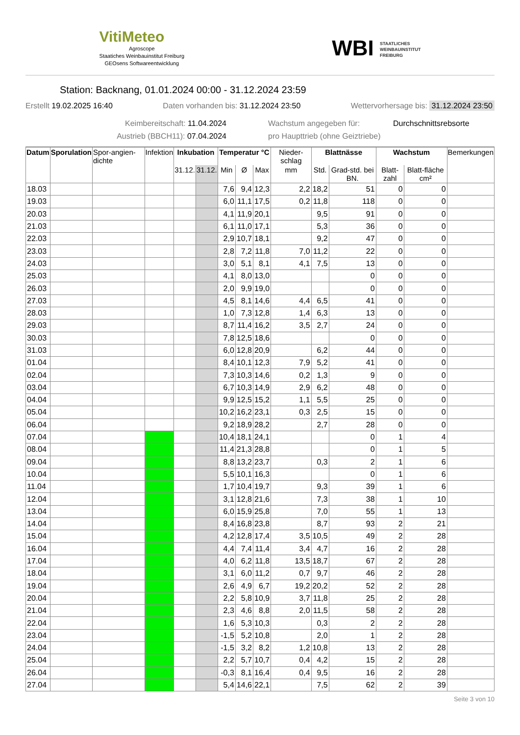VitiMeteo
Agroscope
Staatiches Weinbauinstitut Freiburg
GEOsens Softwareentwicklung
WBI STAATLICHES
WEINBAUINSTITUT
FREIBURG
Station: Backnang, 01.01.2024 00:00 - 31.12.2024 23:59
Erstellt 19.02.2025 16:40 Daten vorhanden bis: 31.12.2024 23:50 Wettervorhersage bis: 31.12.2024 23:50
Keimbereitschaft: 11.04.2024 Wachstum angegeben für: Durchschnittsrebsorte
Austrieb (BBCH11): 07.04.2024 pro Haupttrieb (ohne Geiztriebe)
| Datum | Sporulation | Spor-angien-dichte | Infektion | Inkubation | | Temperatur °C | | | Nieder-schlag | Blattnässe | | Wachstum | | Bemerkungen |
| --- | --- | --- | --- | --- | --- | --- | --- | --- | --- | --- | --- | --- | --- | --- |
| | | | | 31.12. | 31.12. | Min | Ø | Max | mm | Std. | Grad-std. bei BN. | Blatt-zahl | Blatt-fläche cm² | |
| 18.03 | | | | | | 7,6 | 9,4 | 12,3 | 2,2 | 18,2 | 51 | 0 | 0 | |
| 19.03 | | | | | | 6,0 | 11,1 | 17,5 | 0,2 | 11,8 | 118 | 0 | 0 | |
| 20.03 | | | | | | 4,1 | 11,9 | 20,1 | | 9,5 | 91 | 0 | 0 | |
| 21.03 | | | | | | 6,1 | 11,0 | 17,1 | | 5,3 | 36 | 0 | 0 | |
| 22.03 | | | | | | 2,9 | 10,7 | 18,1 | | 9,2 | 47 | 0 | 0 | |
| 23.03 | | | | | | 2,8 | 7,2 | 11,8 | 7,0 | 11,2 | 22 | 0 | 0 | |
| 24.03 | | | | | | 3,0 | 5,1 | 8,1 | 4,1 | 7,5 | 13 | 0 | 0 | |
| 25.03 | | | | | | 4,1 | 8,0 | 13,0 | | | 0 | 0 | 0 | |
| 26.03 | | | | | | 2,0 | 9,9 | 19,0 | | | 0 | 0 | 0 | |
| 27.03 | | | | | | 4,5 | 8,1 | 14,6 | 4,4 | 6,5 | 41 | 0 | 0 | |
| 28.03 | | | | | | 1,0 | 7,3 | 12,8 | 1,4 | 6,3 | 13 | 0 | 0 | |
| 29.03 | | | | | | 8,7 | 11,4 | 16,2 | 3,5 | 2,7 | 24 | 0 | 0 | |
| 30.03 | | | | | | 7,8 | 12,5 | 18,6 | | | 0 | 0 | 0 | |
| 31.03 | | | | | | 6,0 | 12,8 | 20,9 | | 6,2 | 44 | 0 | 0 | |
| 01.04 | | | | | | 8,4 | 10,1 | 12,3 | 7,9 | 5,2 | 41 | 0 | 0 | |
| 02.04 | | | | | | 7,3 | 10,3 | 14,6 | 0,2 | 1,3 | 9 | 0 | 0 | |
| 03.04 | | | | | | 6,7 | 10,3 | 14,9 | 2,9 | 6,2 | 48 | 0 | 0 | |
| 04.04 | | | | | | 9,9 | 12,5 | 15,2 | 1,1 | 5,5 | 25 | 0 | 0 | |
| 05.04 | | | | | | 10,2 | 16,2 | 23,1 | 0,3 | 2,5 | 15 | 0 | 0 | |
| 06.04 | | | | | | 9,2 | 18,9 | 28,2 | | 2,7 | 28 | 0 | 0 | |
| 07.04 | | | | | | 10,4 | 18,1 | 24,1 | | | 0 | 1 | 4 | |
| 08.04 | | | | | | 11,4 | 21,3 | 28,8 | | | 0 | 1 | 5 | |
| 09.04 | | | | | | 8,8 | 13,2 | 23,7 | | 0,3 | 2 | 1 | 6 | |
| 10.04 | | | | | | 5,5 | 10,1 | 16,3 | | | 0 | 1 | 6 | |
| 11.04 | | | | | | 1,7 | 10,4 | 19,7 | | 9,3 | 39 | 1 | 6 | |
| 12.04 | | | | | | 3,1 | 12,8 | 21,6 | | 7,3 | 38 | 1 | 10 | |
| 13.04 | | | | | | 6,0 | 15,9 | 25,8 | | 7,0 | 55 | 1 | 13 | |
| 14.04 | | | | | | 8,4 | 16,8 | 23,8 | | 8,7 | 93 | 2 | 21 | |
| 15.04 | | | | | | 4,2 | 12,8 | 17,4 | 3,5 | 10,5 | 49 | 2 | 28 | |
| 16.04 | | | | | | 4,4 | 7,4 | 11,4 | 3,4 | 4,7 | 16 | 2 | 28 | |
| 17.04 | | | | | | 4,0 | 6,2 | 11,8 | 13,5 | 18,7 | 67 | 2 | 28 | |
| 18.04 | | | | | | 3,1 | 6,0 | 11,2 | 0,7 | 9,7 | 46 | 2 | 28 | |
| 19.04 | | | | | | 2,6 | 4,9 | 6,7 | 19,2 | 20,2 | 52 | 2 | 28 | |
| 20.04 | | | | | | 2,2 | 5,8 | 10,9 | 3,7 | 11,8 | 25 | 2 | 28 | |
| 21.04 | | | | | | 2,3 | 4,6 | 8,8 | 2,0 | 11,5 | 58 | 2 | 28 | |
| 22.04 | | | | | | 1,6 | 5,3 | 10,3 | | 0,3 | 2 | 2 | 28 | |
| 23.04 | | | | | | -1,5 | 5,2 | 10,8 | | 2,0 | 1 | 2 | 28 | |
| 24.04 | | | | | | -1,5 | 3,2 | 8,2 | 1,2 | 10,8 | 13 | 2 | 28 | |
| 25.04 | | | | | | 2,2 | 5,7 | 10,7 | 0,4 | 4,2 | 15 | 2 | 28 | |
| 26.04 | | | | | | -0,3 | 8,1 | 16,4 | 0,4 | 9,5 | 16 | 2 | 28 | |
| 27.04 | | | | | | 5,4 | 14,6 | 22,1 | | 7,5 | 62 | 2 | 39 | |
Seite 3 von 10